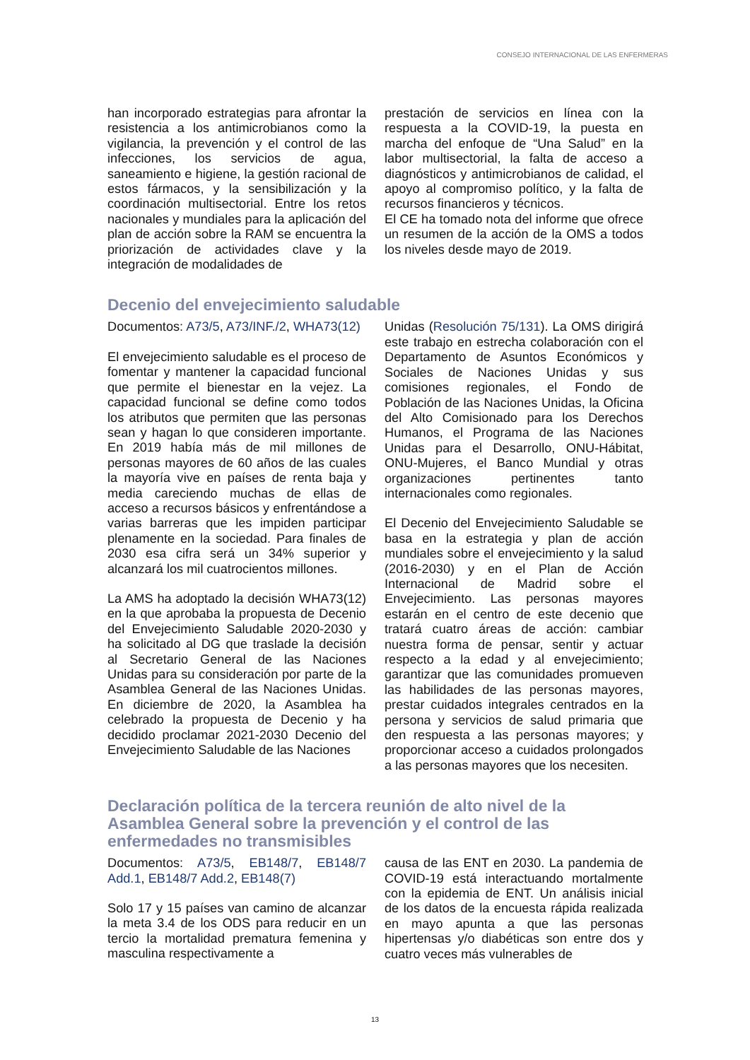CONSEJO INTERNACIONAL DE LAS ENFERMERAS
han incorporado estrategias para afrontar la resistencia a los antimicrobianos como la vigilancia, la prevención y el control de las infecciones, los servicios de agua, saneamiento e higiene, la gestión racional de estos fármacos, y la sensibilización y la coordinación multisectorial. Entre los retos nacionales y mundiales para la aplicación del plan de acción sobre la RAM se encuentra la priorización de actividades clave y la integración de modalidades de
prestación de servicios en línea con la respuesta a la COVID-19, la puesta en marcha del enfoque de “Una Salud” en la labor multisectorial, la falta de acceso a diagnósticos y antimicrobianos de calidad, el apoyo al compromiso político, y la falta de recursos financieros y técnicos.
El CE ha tomado nota del informe que ofrece un resumen de la acción de la OMS a todos los niveles desde mayo de 2019.
Decenio del envejecimiento saludable
Documentos: A73/5, A73/INF./2, WHA73(12)
El envejecimiento saludable es el proceso de fomentar y mantener la capacidad funcional que permite el bienestar en la vejez. La capacidad funcional se define como todos los atributos que permiten que las personas sean y hagan lo que consideren importante. En 2019 había más de mil millones de personas mayores de 60 años de las cuales la mayoría vive en países de renta baja y media careciendo muchas de ellas de acceso a recursos básicos y enfrentándose a varias barreras que les impiden participar plenamente en la sociedad. Para finales de 2030 esa cifra será un 34% superior y alcanzará los mil cuatrocientos millones.
La AMS ha adoptado la decisión WHA73(12) en la que aprobaba la propuesta de Decenio del Envejecimiento Saludable 2020-2030 y ha solicitado al DG que traslade la decisión al Secretario General de las Naciones Unidas para su consideración por parte de la Asamblea General de las Naciones Unidas. En diciembre de 2020, la Asamblea ha celebrado la propuesta de Decenio y ha decidido proclamar 2021-2030 Decenio del Envejecimiento Saludable de las Naciones
Unidas (Resolución 75/131). La OMS dirigirá este trabajo en estrecha colaboración con el Departamento de Asuntos Económicos y Sociales de Naciones Unidas y sus comisiones regionales, el Fondo de Población de las Naciones Unidas, la Oficina del Alto Comisionado para los Derechos Humanos, el Programa de las Naciones Unidas para el Desarrollo, ONU-Hábitat, ONU-Mujeres, el Banco Mundial y otras organizaciones pertinentes tanto internacionales como regionales.
El Decenio del Envejecimiento Saludable se basa en la estrategia y plan de acción mundiales sobre el envejecimiento y la salud (2016-2030) y en el Plan de Acción Internacional de Madrid sobre el Envejecimiento. Las personas mayores estarán en el centro de este decenio que tratará cuatro áreas de acción: cambiar nuestra forma de pensar, sentir y actuar respecto a la edad y al envejecimiento; garantizar que las comunidades promueven las habilidades de las personas mayores, prestar cuidados integrales centrados en la persona y servicios de salud primaria que den respuesta a las personas mayores; y proporcionar acceso a cuidados prolongados a las personas mayores que los necesiten.
Declaración política de la tercera reunión de alto nivel de la Asamblea General sobre la prevención y el control de las enfermedades no transmisibles
Documentos: A73/5, EB148/7, EB148/7 Add.1, EB148/7 Add.2, EB148(7)
Solo 17 y 15 países van camino de alcanzar la meta 3.4 de los ODS para reducir en un tercio la mortalidad prematura femenina y masculina respectivamente a
causa de las ENT en 2030. La pandemia de COVID-19 está interactuando mortalmente con la epidemia de ENT. Un análisis inicial de los datos de la encuesta rápida realizada en mayo apunta a que las personas hipertensas y/o diabéticas son entre dos y cuatro veces más vulnerables de
13